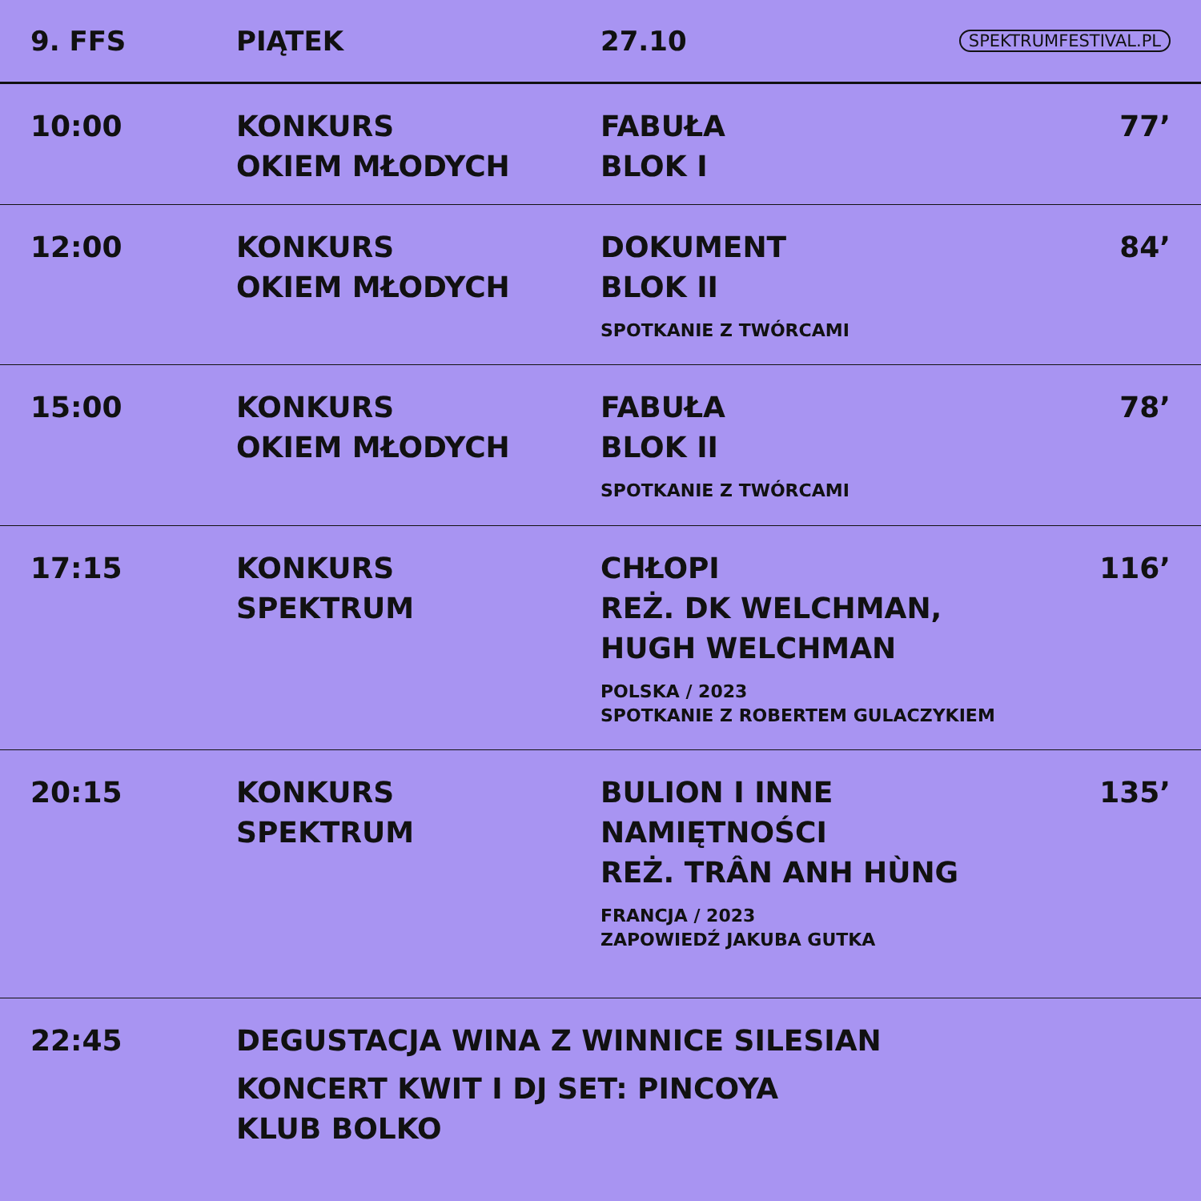9. FFS PIĄTEK 27.10
SPEKTRUMFESTIVAL.PL
| 10:00 | KONKURS OKIEM MŁODYCH | FABUŁA BLOK I | 77’ |
| 12:00 | KONKURS OKIEM MŁODYCH | DOKUMENT BLOK II SPOTKANIE Z TWÓRCAMI | 84’ |
| 15:00 | KONKURS OKIEM MŁODYCH | FABUŁA BLOK II SPOTKANIE Z TWÓRCAMI | 78’ |
| 17:15 | KONKURS SPEKTRUM | CHŁOPI REŻ. DK WELCHMAN, HUGH WELCHMAN POLSKA / 2023 SPOTKANIE Z ROBERTEM GULACZYKIEM | 116’ |
| 20:15 | KONKURS SPEKTRUM | BULION I INNE NAMIĘTNOŚCI REŻ. TRÂN ANH HÙNG FRANCJA / 2023 ZAPOWIEDŹ JAKUBA GUTKA | 135’ |
| 22:45 | DEGUSTACJA WINA Z WINNICE SILESIAN KONCERT KWIT I DJ SET: PINCOYA KLUB BOLKO | | |